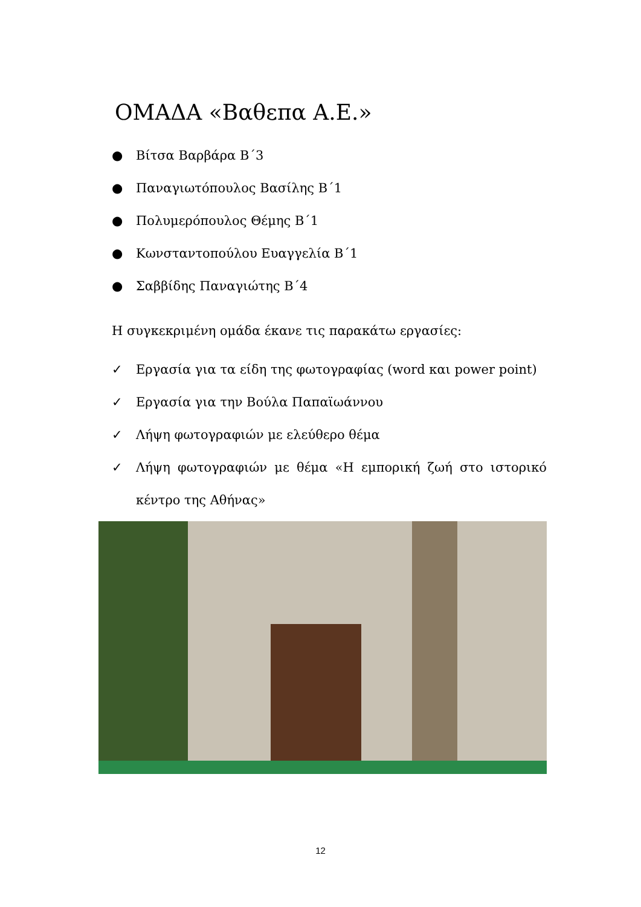ΟΜΑΔΑ «Βαθεπα Α.Ε.»
● Βίτσα Βαρβάρα Β΄3
● Παναγιωτόπουλος Βασίλης Β΄1
● Πολυμερόπουλος Θέμης Β΄1
● Κωνσταντοπούλου Ευαγγελία Β΄1
● Σαββίδης Παναγιώτης Β΄4
Η συγκεκριμένη ομάδα έκανε τις παρακάτω εργασίες:
✓ Εργασία για τα είδη της φωτογραφίας (word και power point)
✓ Εργασία για την Βούλα Παπαϊωάννου
✓ Λήψη φωτογραφιών με ελεύθερο θέμα
✓ Λήψη φωτογραφιών με θέμα «Η εμπορική ζωή στο ιστορικό κέντρο της Αθήνας»
12